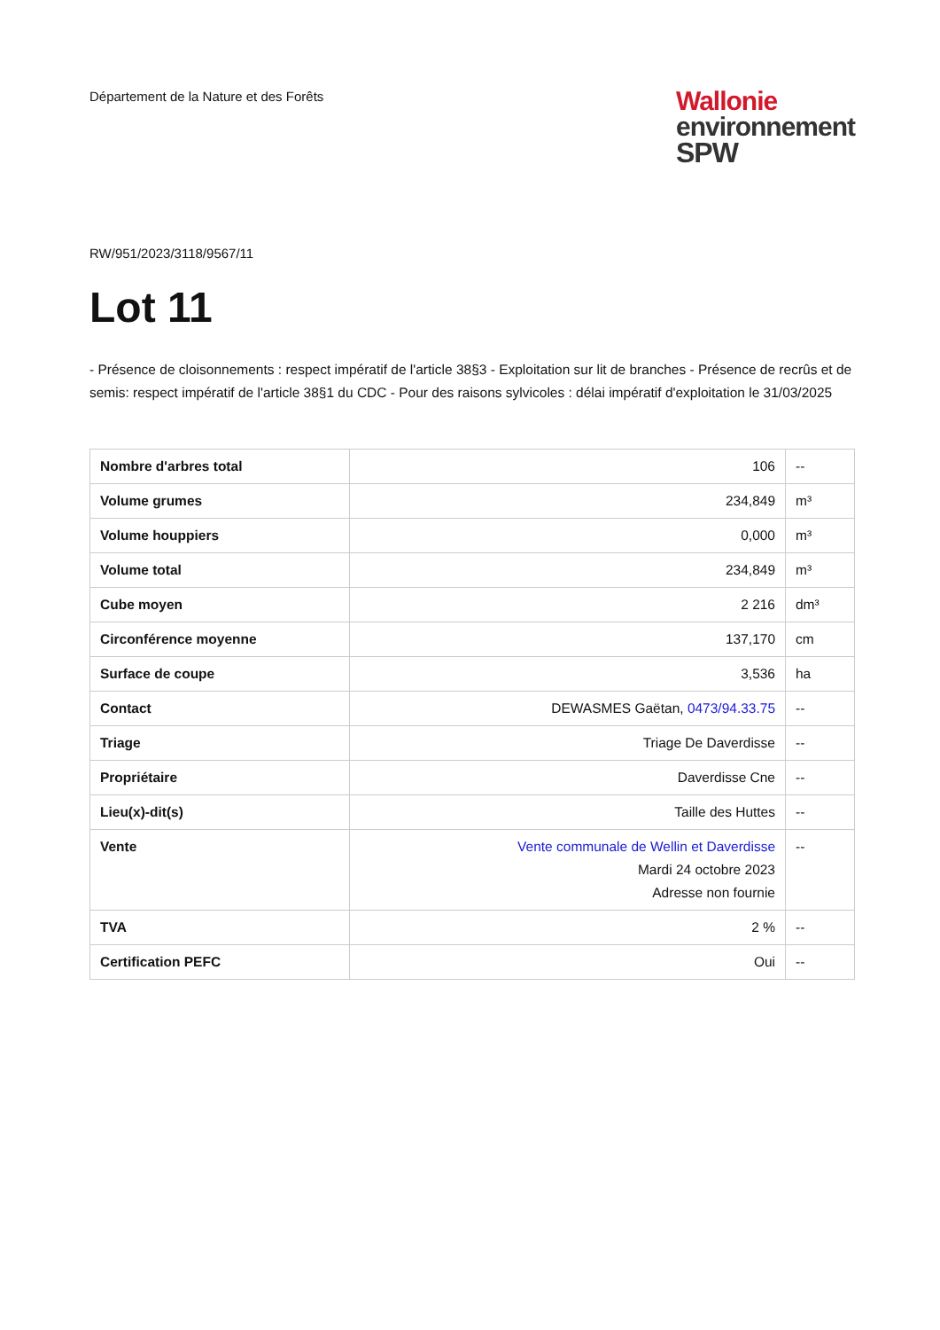Département de la Nature et des Forêts
Wallonie
environnement
SPW
RW/951/2023/3118/9567/11
Lot 11
- Présence de cloisonnements : respect impératif de l'article 38§3 - Exploitation sur lit de branches - Présence de recrûs et de semis: respect impératif de l'article 38§1 du CDC - Pour des raisons sylvicoles : délai impératif d'exploitation le 31/03/2025
| Nombre d'arbres total | 106 | -- |
| Volume grumes | 234,849 | m³ |
| Volume houppiers | 0,000 | m³ |
| Volume total | 234,849 | m³ |
| Cube moyen | 2 216 | dm³ |
| Circonférence moyenne | 137,170 | cm |
| Surface de coupe | 3,536 | ha |
| Contact | DEWASMES Gaëtan, 0473/94.33.75 | -- |
| Triage | Triage De Daverdisse | -- |
| Propriétaire | Daverdisse Cne | -- |
| Lieu(x)-dit(s) | Taille des Huttes | -- |
| Vente | Vente communale de Wellin et Daverdisse Mardi 24 octobre 2023 Adresse non fournie | -- |
| TVA | 2 % | -- |
| Certification PEFC | Oui | -- |